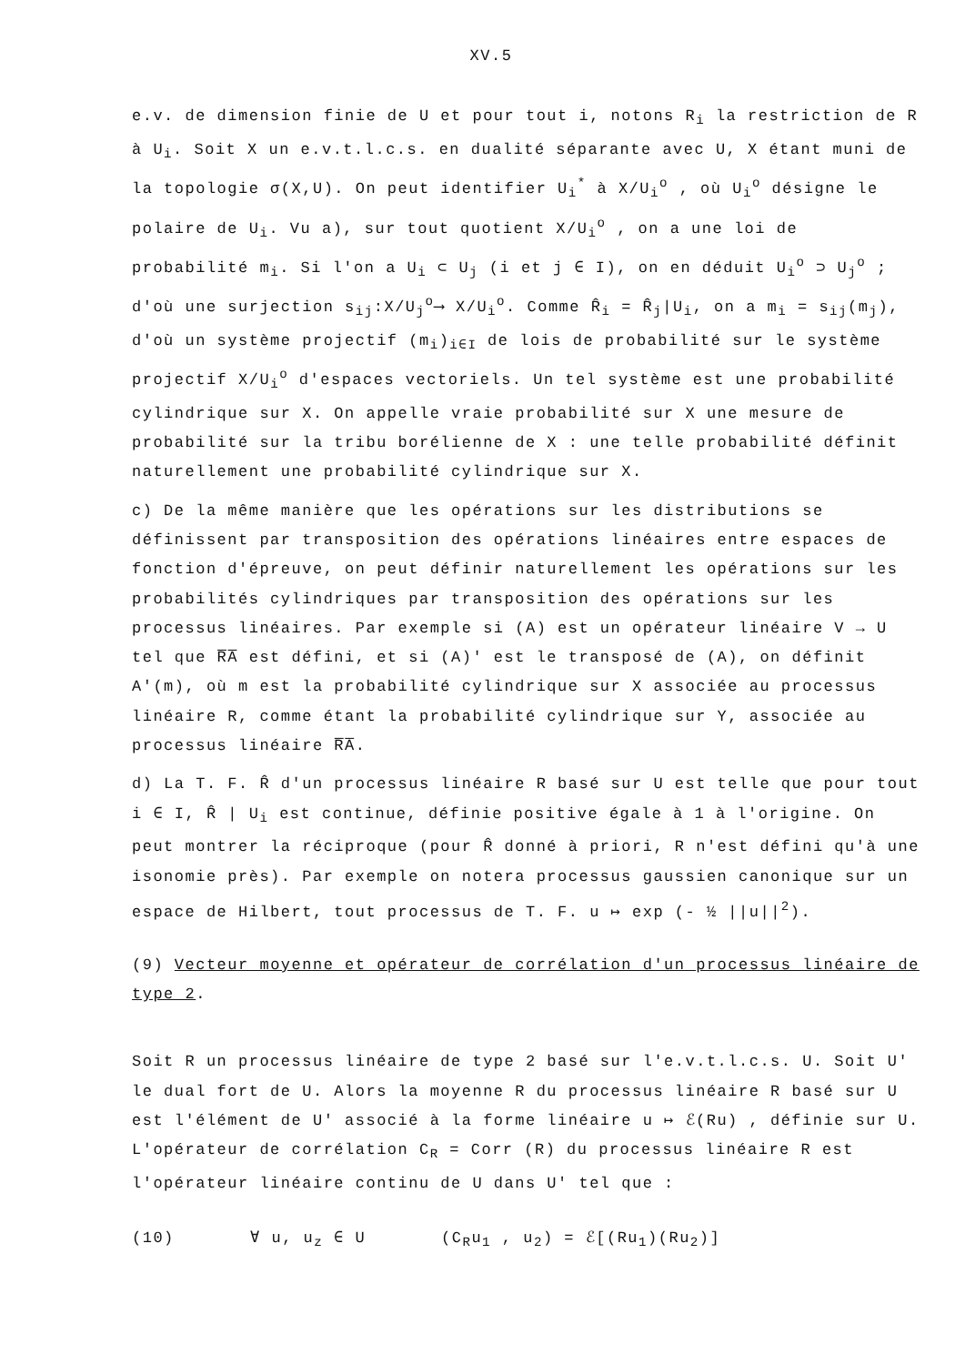XV.5
e.v. de dimension finie de U et pour tout i, notons R<sub>i</sub> la restriction de R à U<sub>i</sub>. Soit X un e.v.t.l.c.s. en dualité séparante avec U, X étant muni de la topologie σ(X,U). On peut identifier U<sub>i</sub><sup>*</sup> à X/U<sub>i</sub><sup>o</sup> , où U<sub>i</sub><sup>o</sup> désigne le polaire de U<sub>i</sub>. Vu a), sur tout quotient X/U<sub>i</sub><sup>o</sup> , on a une loi de probabilité m<sub>i</sub>. Si l'on a U<sub>i</sub> ⊂ U<sub>j</sub> (i et j ∈ I), on en déduit U<sub>i</sub><sup>o</sup> ⊃ U<sub>j</sub><sup>o</sup> ; d'où une surjection s<sub>ij</sub>:X/U<sub>j</sub><sup>o</sup>⟶ X/U<sub>i</sub><sup>o</sup>. Comme R̂<sub>i</sub> = R̂<sub>j</sub>|U<sub>i</sub>, on a m<sub>i</sub> = s<sub>ij</sub>(m<sub>j</sub>), d'où un système projectif (m<sub>i</sub>)<sub>i∈I</sub> de lois de probabilité sur le système projectif X/U<sub>i</sub><sup>o</sup> d'espaces vectoriels. Un tel système est une probabilité cylindrique sur X. On appelle vraie probabilité sur X une mesure de probabilité sur la tribu borélienne de X : une telle probabilité définit naturellement une probabilité cylindrique sur X.
c) De la même manière que les opérations sur les distributions se définissent par transposition des opérations linéaires entre espaces de fonction d'épreuve, on peut définir naturellement les opérations sur les probabilités cylindriques par transposition des opérations sur les processus linéaires. Par exemple si (A) est un opérateur linéaire V → U tel que R̅A̅ est défini, et si (A)' est le transposé de (A), on définit A'(m), où m est la probabilité cylindrique sur X associée au processus linéaire R, comme étant la probabilité cylindrique sur Y, associée au processus linéaire R̅A̅.
d) La T. F. R̂ d'un processus linéaire R basé sur U est telle que pour tout i ∈ I, R̂ | U<sub>i</sub> est continue, définie positive égale à 1 à l'origine. On peut montrer la réciproque (pour R̂ donné à priori, R n'est défini qu'à une isonomie près). Par exemple on notera processus gaussien canonique sur un espace de Hilbert, tout processus de T. F. u ↦ exp (- ½ ||u||<sup>2</sup>).
(9) Vecteur moyenne et opérateur de corrélation d'un processus linéaire de type 2.
Soit R un processus linéaire de type 2 basé sur l'e.v.t.l.c.s. U. Soit U' le dual fort de U. Alors la moyenne R du processus linéaire R basé sur U est l'élément de U' associé à la forme linéaire u ↦ ℰ(Ru) , définie sur U. L'opérateur de corrélation C<sub>R</sub> = Corr (R) du processus linéaire R est l'opérateur linéaire continu de U dans U' tel que :
(10) ∀ u, u<sub>z</sub> ∈ U (C<sub>R</sub>u<sub>1</sub> , u<sub>2</sub>) = ℰ[(Ru<sub>1</sub>)(Ru<sub>2</sub>)]